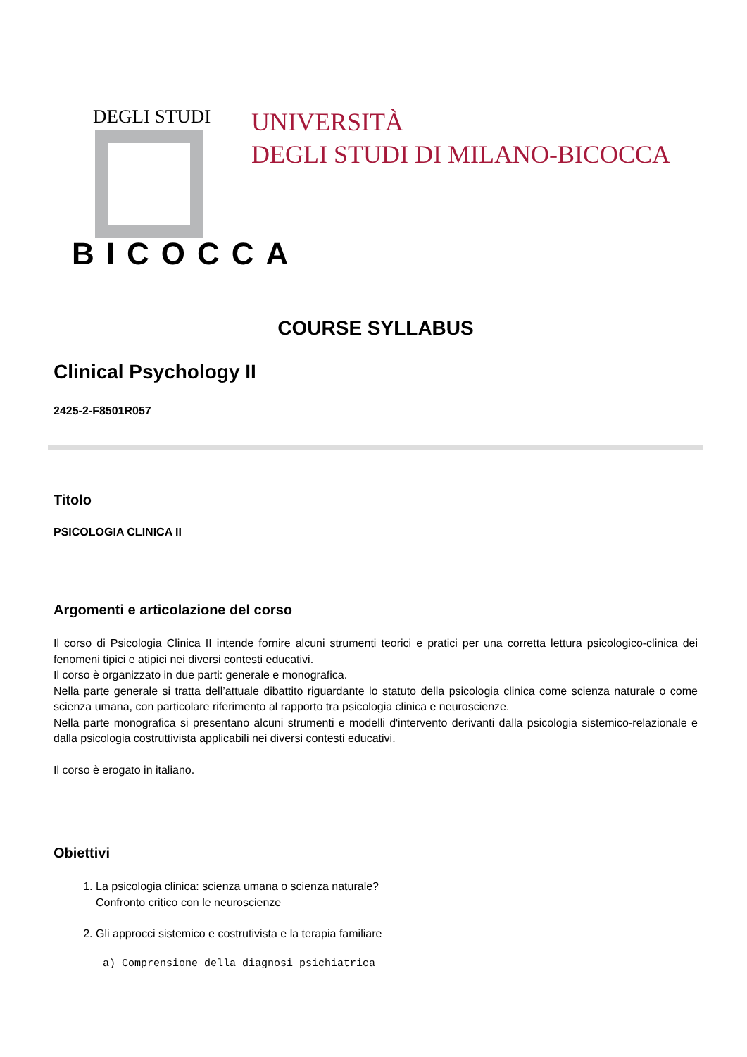DEGLI STUDI
BICOCCA
UNIVERSITÀ
DEGLI STUDI DI MILANO-BICOCCA
COURSE SYLLABUS
Clinical Psychology II
2425-2-F8501R057
Titolo
PSICOLOGIA CLINICA II
Argomenti e articolazione del corso
Il corso di Psicologia Clinica II intende fornire alcuni strumenti teorici e pratici per una corretta lettura psicologico-clinica dei fenomeni tipici e atipici nei diversi contesti educativi.
Il corso è organizzato in due parti: generale e monografica.
Nella parte generale si tratta dell’attuale dibattito riguardante lo statuto della psicologia clinica come scienza naturale o come scienza umana, con particolare riferimento al rapporto tra psicologia clinica e neuroscienze.
Nella parte monografica si presentano alcuni strumenti e modelli d'intervento derivanti dalla psicologia sistemico-relazionale e dalla psicologia costruttivista applicabili nei diversi contesti educativi.
Il corso è erogato in italiano.
Obiettivi
1. La psicologia clinica: scienza umana o scienza naturale?
Confronto critico con le neuroscienze
2. Gli approcci sistemico e costrutivista e la terapia familiare
a) Comprensione della diagnosi psichiatrica